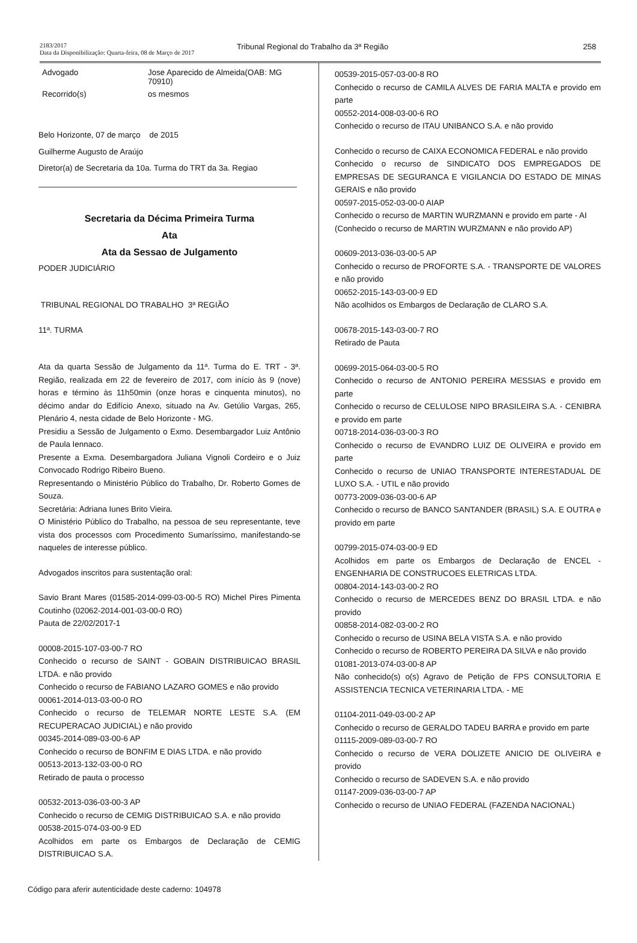2183/2017
Data da Disponibilização: Quarta-feira, 08 de Março de 2017
Tribunal Regional do Trabalho da 3ª Região
258
Advogado Jose Aparecido de Almeida(OAB: MG
70910)
Recorrido(s) os mesmos
Belo Horizonte, 07 de março de 2015
Guilherme Augusto de Araújo
Diretor(a) de Secretaria da 10a. Turma do TRT da 3a. Regiao
Secretaria da Décima Primeira Turma
Ata
Ata da Sessao de Julgamento
PODER JUDICIÁRIO
TRIBUNAL REGIONAL DO TRABALHO 3ª REGIÃO
11ª. TURMA
Ata da quarta Sessão de Julgamento da 11ª. Turma do E. TRT - 3ª. Região, realizada em 22 de fevereiro de 2017, com início às 9 (nove) horas e término às 11h50min (onze horas e cinquenta minutos), no décimo andar do Edifício Anexo, situado na Av. Getúlio Vargas, 265, Plenário 4, nesta cidade de Belo Horizonte - MG.
Presidiu a Sessão de Julgamento o Exmo. Desembargador Luiz Antônio de Paula Iennaco.
Presente a Exma. Desembargadora Juliana Vignoli Cordeiro e o Juiz Convocado Rodrigo Ribeiro Bueno.
Representando o Ministério Público do Trabalho, Dr. Roberto Gomes de Souza.
Secretária: Adriana Iunes Brito Vieira.
O Ministério Público do Trabalho, na pessoa de seu representante, teve vista dos processos com Procedimento Sumaríssimo, manifestando-se naqueles de interesse público.
Advogados inscritos para sustentação oral:
Savio Brant Mares (01585-2014-099-03-00-5 RO) Michel Pires Pimenta Coutinho (02062-2014-001-03-00-0 RO)
Pauta de 22/02/2017-1
00008-2015-107-03-00-7 RO
Conhecido o recurso de SAINT - GOBAIN DISTRIBUICAO BRASIL LTDA. e não provido
Conhecido o recurso de FABIANO LAZARO GOMES e não provido
00061-2014-013-03-00-0 RO
Conhecido o recurso de TELEMAR NORTE LESTE S.A. (EM RECUPERACAO JUDICIAL) e não provido
00345-2014-089-03-00-6 AP
Conhecido o recurso de BONFIM E DIAS LTDA. e não provido
00513-2013-132-03-00-0 RO
Retirado de pauta o processo
00532-2013-036-03-00-3 AP
Conhecido o recurso de CEMIG DISTRIBUICAO S.A. e não provido
00538-2015-074-03-00-9 ED
Acolhidos em parte os Embargos de Declaração de CEMIG DISTRIBUICAO S.A.
00539-2015-057-03-00-8 RO
Conhecido o recurso de CAMILA ALVES DE FARIA MALTA e provido em parte
00552-2014-008-03-00-6 RO
Conhecido o recurso de ITAU UNIBANCO S.A. e não provido
Conhecido o recurso de CAIXA ECONOMICA FEDERAL e não provido
Conhecido o recurso de SINDICATO DOS EMPREGADOS DE EMPRESAS DE SEGURANCA E VIGILANCIA DO ESTADO DE MINAS GERAIS e não provido
00597-2015-052-03-00-0 AIAP
Conhecido o recurso de MARTIN WURZMANN e provido em parte - AI
(Conhecido o recurso de MARTIN WURZMANN e não provido AP)
00609-2013-036-03-00-5 AP
Conhecido o recurso de PROFORTE S.A. - TRANSPORTE DE VALORES e não provido
00652-2015-143-03-00-9 ED
Não acolhidos os Embargos de Declaração de CLARO S.A.
00678-2015-143-03-00-7 RO
Retirado de Pauta
00699-2015-064-03-00-5 RO
Conhecido o recurso de ANTONIO PEREIRA MESSIAS e provido em parte
Conhecido o recurso de CELULOSE NIPO BRASILEIRA S.A. - CENIBRA e provido em parte
00718-2014-036-03-00-3 RO
Conhecido o recurso de EVANDRO LUIZ DE OLIVEIRA e provido em parte
Conhecido o recurso de UNIAO TRANSPORTE INTERESTADUAL DE LUXO S.A. - UTIL e não provido
00773-2009-036-03-00-6 AP
Conhecido o recurso de BANCO SANTANDER (BRASIL) S.A. E OUTRA e provido em parte
00799-2015-074-03-00-9 ED
Acolhidos em parte os Embargos de Declaração de ENCEL - ENGENHARIA DE CONSTRUCOES ELETRICAS LTDA.
00804-2014-143-03-00-2 RO
Conhecido o recurso de MERCEDES BENZ DO BRASIL LTDA. e não provido
00858-2014-082-03-00-2 RO
Conhecido o recurso de USINA BELA VISTA S.A. e não provido
Conhecido o recurso de ROBERTO PEREIRA DA SILVA e não provido
01081-2013-074-03-00-8 AP
Não conhecido(s) o(s) Agravo de Petição de FPS CONSULTORIA E ASSISTENCIA TECNICA VETERINARIA LTDA. - ME
01104-2011-049-03-00-2 AP
Conhecido o recurso de GERALDO TADEU BARRA e provido em parte
01115-2009-089-03-00-7 RO
Conhecido o recurso de VERA DOLIZETE ANICIO DE OLIVEIRA e provido
Conhecido o recurso de SADEVEN S.A. e não provido
01147-2009-036-03-00-7 AP
Conhecido o recurso de UNIAO FEDERAL (FAZENDA NACIONAL)
Código para aferir autenticidade deste caderno: 104978